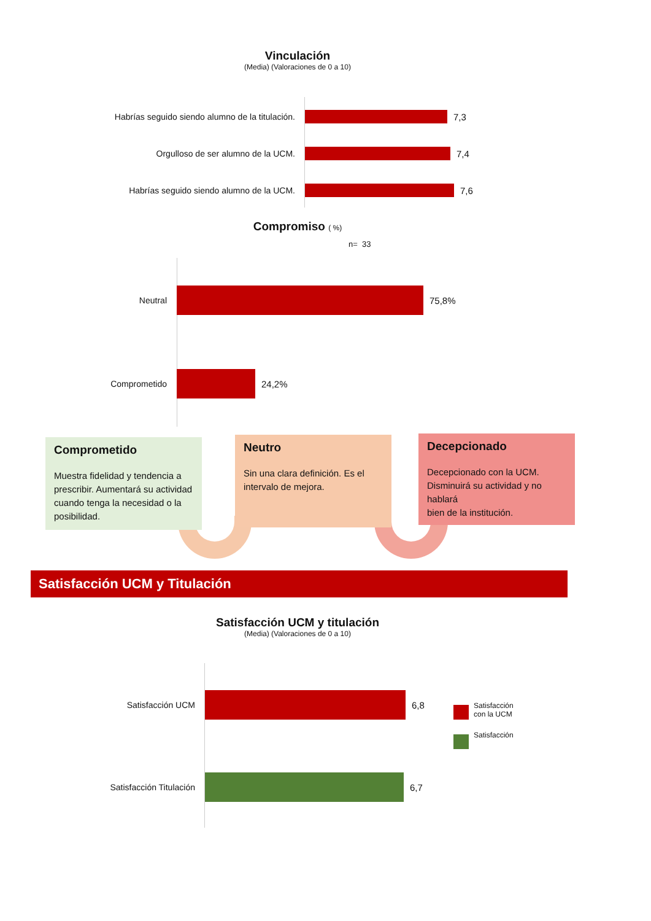Vinculación
(Media) (Valoraciones de 0 a 10)
Habrías seguido siendo alumno de la titulación. 7,3
Orgulloso de ser alumno de la UCM. 7,4
Habrías seguido siendo alumno de la UCM. 7,6
Compromiso ( %)
n= 33
Neutral 75,8%
Comprometido 24,2%
Comprometido
Muestra fidelidad y tendencia a prescribir. Aumentará su actividad cuando tenga la necesidad o la posibilidad.
Neutro
Sin una clara definición. Es el intervalo de mejora.
Decepcionado
Decepcionado con la UCM. Disminuirá su actividad y no hablará
bien de la institución.
Satisfacción UCM y Titulación
Satisfacción UCM y titulación
(Media) (Valoraciones de 0 a 10)
Satisfacción UCM 6,8
Satisfacción Titulación 6,7
Satisfacción
con la UCM
Satisfacción